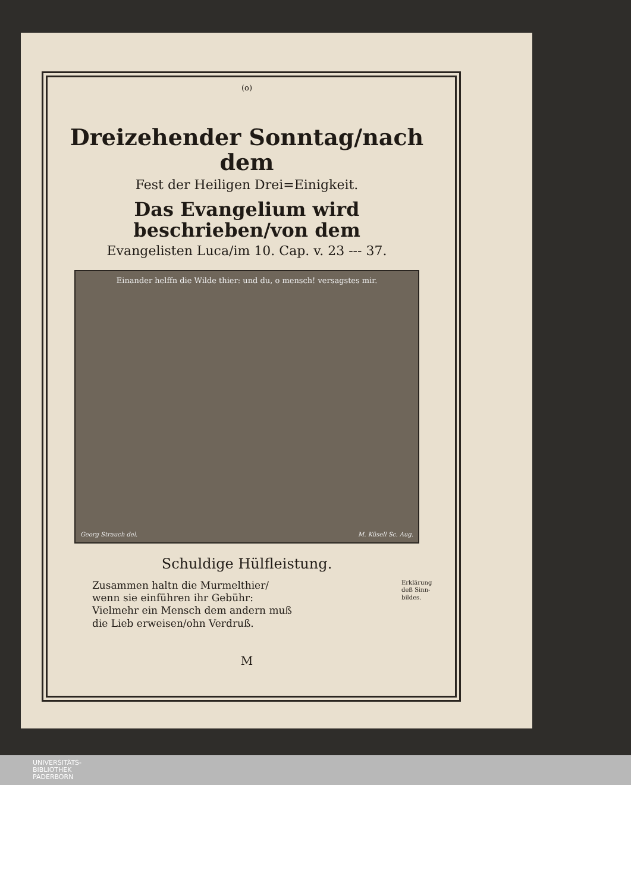(o)
Dreizehender Sonntag/nach dem
Fest der Heiligen Drei=Einigkeit.
Das Evangelium wird beschrieben/von dem
Evangelisten Luca/im 10. Cap. v. 23 --- 37.
Einander helffn die Wilde thier: und du, o mensch! versagstes mir.
Georg Strauch del. M. Küsell Sc. Aug.
Schuldige Hülfleistung.
Erklärung deß Sinn-bildes.
Zusammen haltn die Murmelthier/
wenn sie einführen ihr Gebühr:
Vielmehr ein Mensch dem andern muß
die Lieb erweisen/ohn Verdruß.
M
UNIVERSITÄTS-
BIBLIOTHEK
PADERBORN